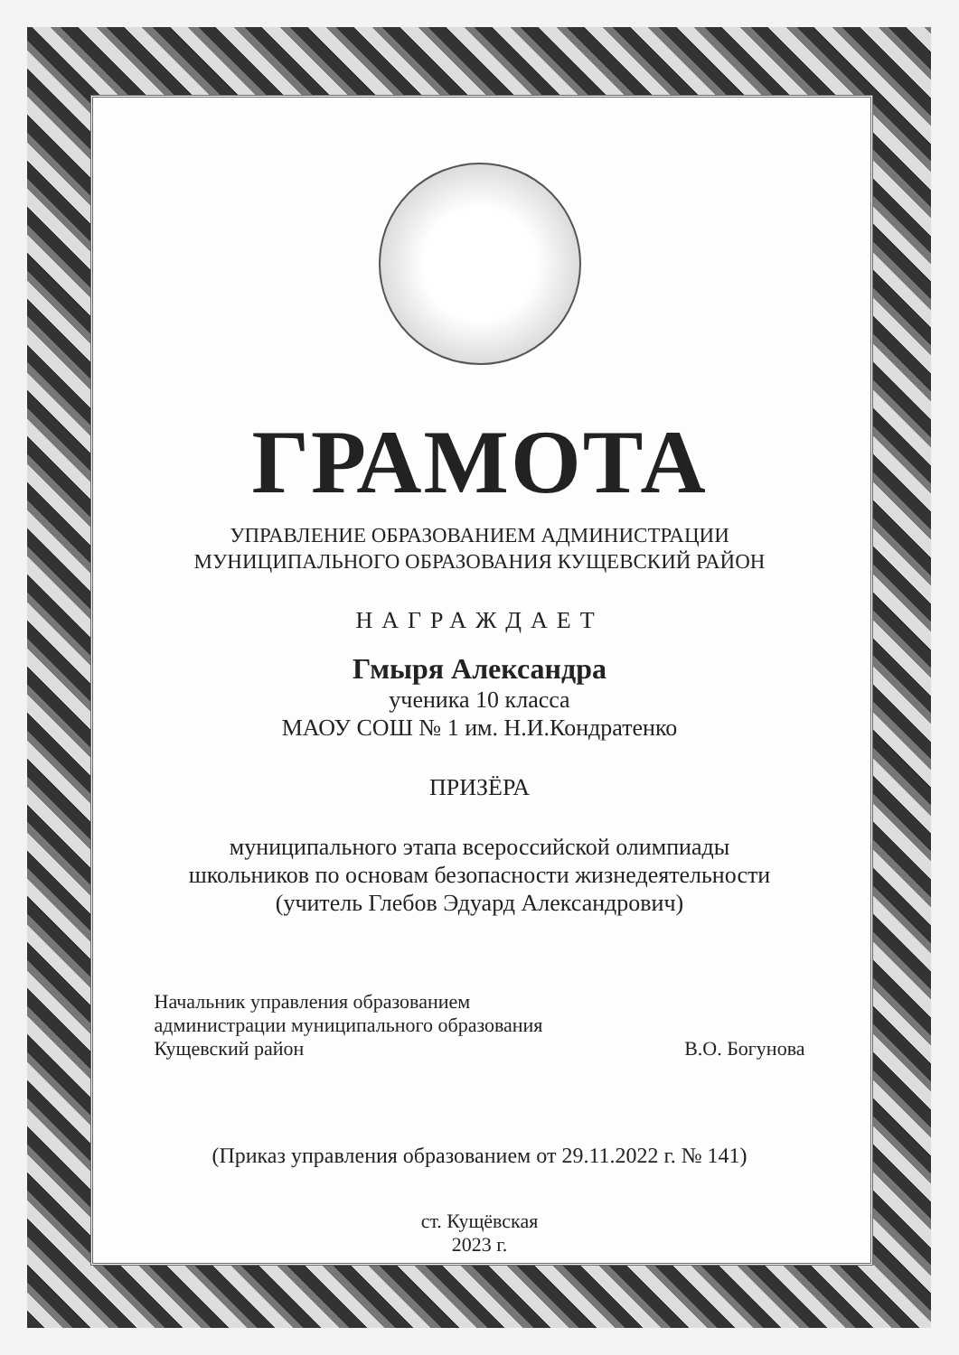ГРАМОТА
УПРАВЛЕНИЕ ОБРАЗОВАНИЕМ АДМИНИСТРАЦИИ
МУНИЦИПАЛЬНОГО ОБРАЗОВАНИЯ КУЩЕВСКИЙ РАЙОН
НАГРАЖДАЕТ
Гмыря Александра
ученика 10 класса
МАОУ СОШ № 1 им. Н.И.Кондратенко
ПРИЗЁРА
муниципального этапа всероссийской олимпиады
школьников по основам безопасности жизнедеятельности
(учитель Глебов Эдуард Александрович)
Начальник управления образованием
администрации муниципального образования
Кущевский район
В.О. Богунова
(Приказ управления образованием от 29.11.2022 г. № 141)
ст. Кущёвская
2023 г.